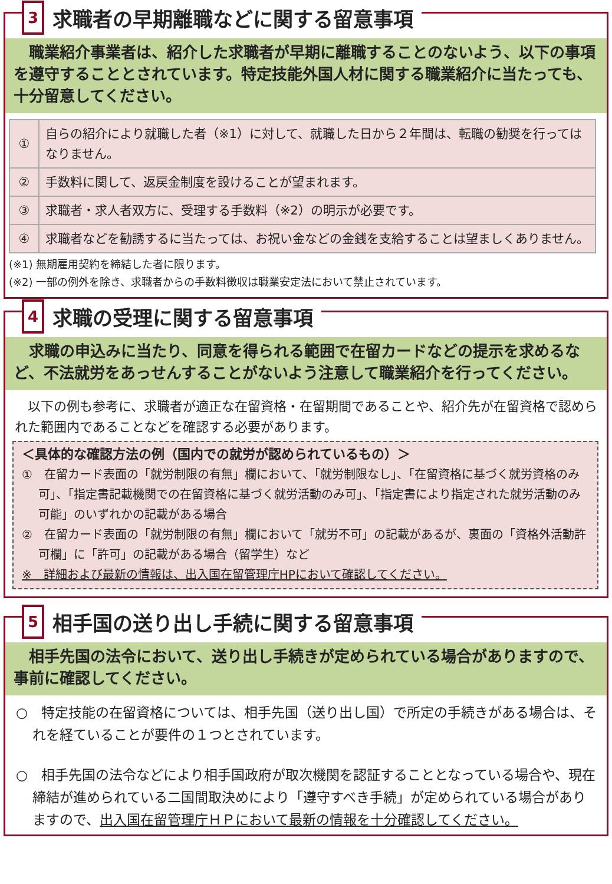3
求職者の早期離職などに関する留意事項
　職業紹介事業者は、紹介した求職者が早期に離職することのないよう、以下の事項を遵守することとされています。特定技能外国人材に関する職業紹介に当たっても、十分留意してください。
| ① | 自らの紹介により就職した者（※1）に対して、就職した日から２年間は、転職の勧奨を行ってはなりません。 |
| ② | 手数料に関して、返戻金制度を設けることが望まれます。 |
| ③ | 求職者・求人者双方に、受理する手数料（※2）の明示が必要です。 |
| ④ | 求職者などを勧誘するに当たっては、お祝い金などの金銭を支給することは望ましくありません。 |
(※1) 無期雇用契約を締結した者に限ります。
(※2) 一部の例外を除き、求職者からの手数料徴収は職業安定法において禁止されています。
4
求職の受理に関する留意事項
　求職の申込みに当たり、同意を得られる範囲で在留カードなどの提示を求めるなど、不法就労をあっせんすることがないよう注意して職業紹介を行ってください。
　以下の例も参考に、求職者が適正な在留資格・在留期間であることや、紹介先が在留資格で認められた範囲内であることなどを確認する必要があります。
＜具体的な確認方法の例（国内での就労が認められているもの）＞
①　在留カード表面の「就労制限の有無」欄において、「就労制限なし」、「在留資格に基づく就労資格のみ可」、「指定書記載機関での在留資格に基づく就労活動のみ可」、「指定書により指定された就労活動のみ可能」のいずれかの記載がある場合
②　在留カード表面の「就労制限の有無」欄において「就労不可」の記載があるが、裏面の「資格外活動許可欄」に「許可」の記載がある場合（留学生）など
※　詳細および最新の情報は、出入国在留管理庁HPにおいて確認してください。
5
相手国の送り出し手続に関する留意事項
　相手先国の法令において、送り出し手続きが定められている場合がありますので、事前に確認してください。
○　特定技能の在留資格については、相手先国（送り出し国）で所定の手続きがある場合は、それを経ていることが要件の１つとされています。
○　相手先国の法令などにより相手国政府が取次機関を認証することとなっている場合や、現在締結が進められている二国間取決めにより「遵守すべき手続」が定められている場合がありますので、出入国在留管理庁ＨＰにおいて最新の情報を十分確認してください。